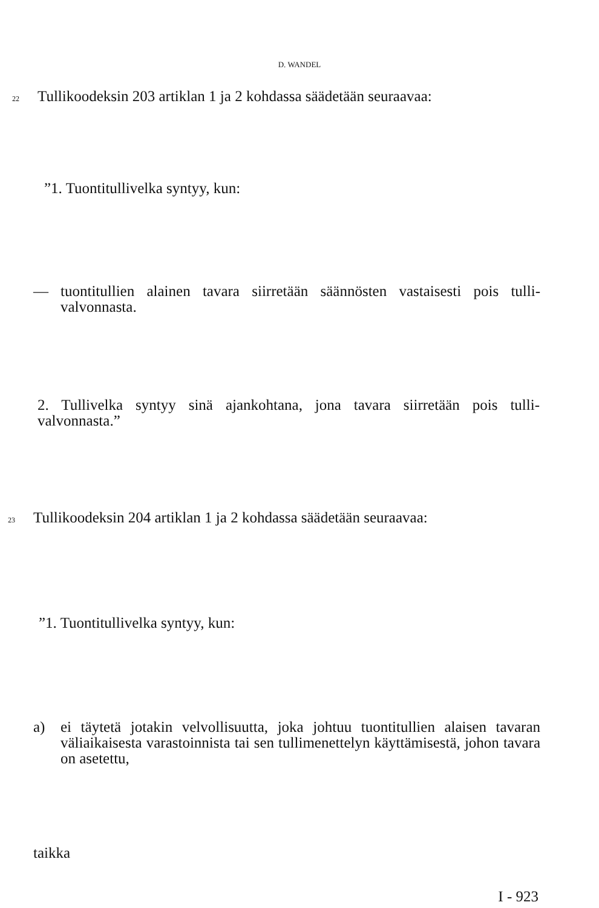D. WANDEL
22
Tullikoodeksin 203 artiklan 1 ja 2 kohdassa säädetään seuraavaa:
”1. Tuontitullivelka syntyy, kun:
— tuontitullien alainen tavara siirretään säännösten vastaisesti pois tulli-valvonnasta.
2. Tullivelka syntyy sinä ajankohtana, jona tavara siirretään pois tulli-valvonnasta.”
23
Tullikoodeksin 204 artiklan 1 ja 2 kohdassa säädetään seuraavaa:
”1. Tuontitullivelka syntyy, kun:
a) ei täytetä jotakin velvollisuutta, joka johtuu tuontitullien alaisen tavaran väliaikaisesta varastoinnista tai sen tullimenettelyn käyttämisestä, johon tavara on asetettu,
taikka
I - 923